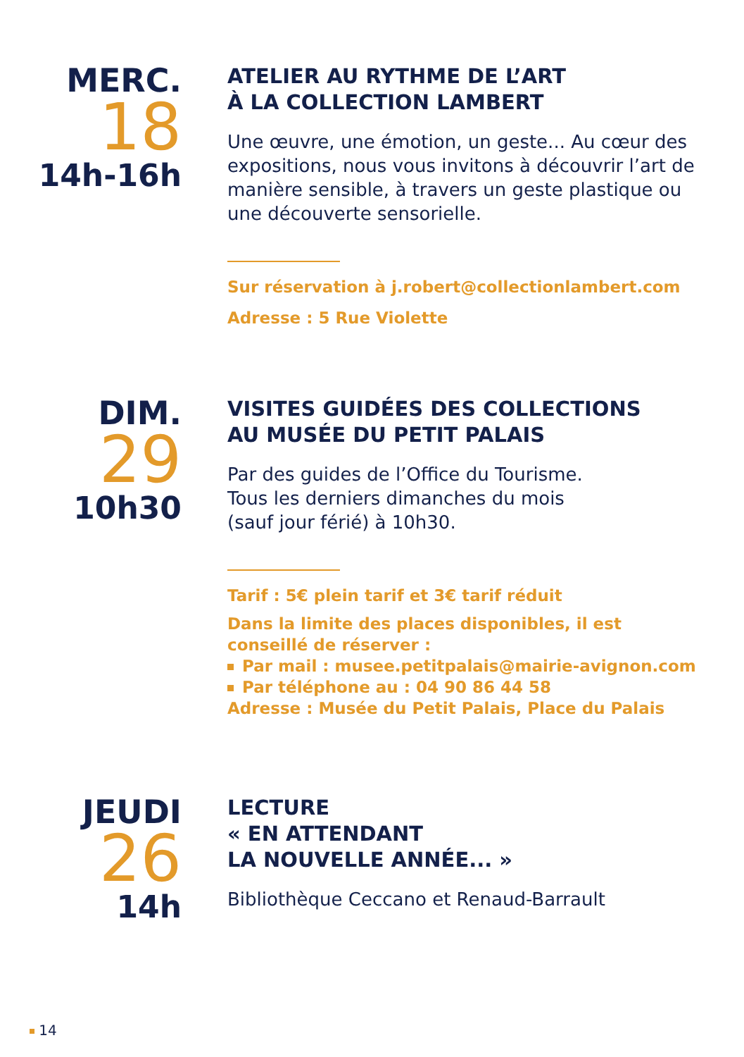MERC.
18
14h-16h
ATELIER AU RYTHME DE L’ART
À LA COLLECTION LAMBERT
Une œuvre, une émotion, un geste... Au cœur des expositions, nous vous invitons à découvrir l’art de manière sensible, à travers un geste plastique ou une découverte sensorielle.
Sur réservation à j.robert@collectionlambert.com
Adresse : 5 Rue Violette
DIM.
29
10h30
VISITES GUIDÉES DES COLLECTIONS
AU MUSÉE DU PETIT PALAIS
Par des guides de l’Office du Tourisme.
Tous les derniers dimanches du mois
(sauf jour férié) à 10h30.
Tarif : 5€ plein tarif et 3€ tarif réduit
Dans la limite des places disponibles, il est conseillé de réserver :
Par mail : musee.petitpalais@mairie-avignon.com
Par téléphone au : 04 90 86 44 58
Adresse : Musée du Petit Palais, Place du Palais
JEUDI
26
14h
LECTURE
« EN ATTENDANT
LA NOUVELLE ANNÉE... »
Bibliothèque Ceccano et Renaud-Barrault
14